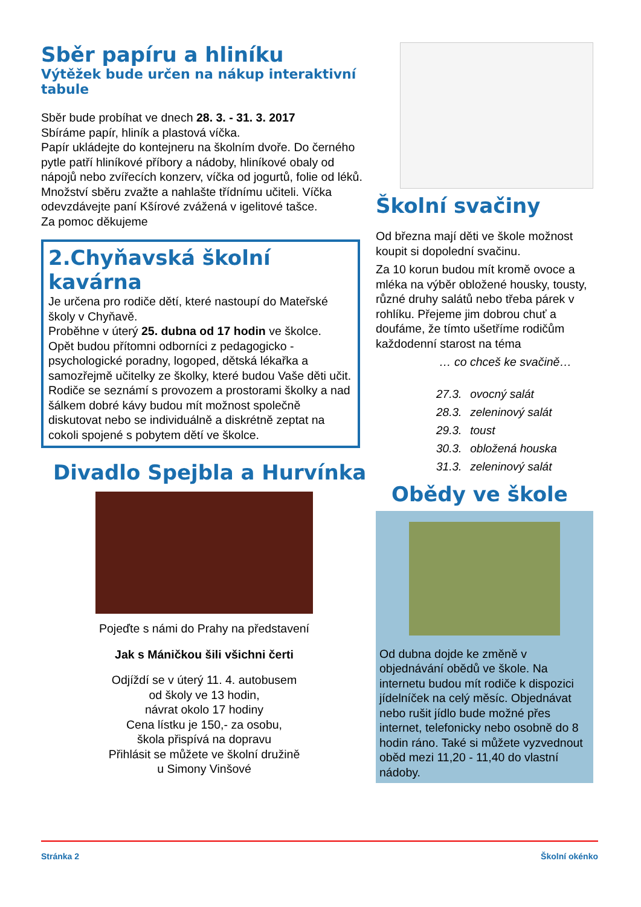Sběr papíru a hliníku
Výtěžek bude určen na nákup interaktivní tabule
Sběr bude probíhat ve dnech 28. 3. - 31. 3. 2017
Sbíráme papír, hliník a plastová víčka.
Papír ukládejte do kontejneru na školním dvoře. Do černého pytle patří hliníkové příbory a nádoby, hliníkové obaly od nápojů nebo zvířecích konzerv, víčka od jogurtů, folie od léků. Množství sběru zvažte a nahlašte třídnímu učiteli. Víčka odevzdávejte paní Kšírové zvážená v igelitové tašce.
Za pomoc děkujeme
2.Chyňavská školní kavárna
Je určena pro rodiče dětí, které nastoupí do Mateřské školy v Chyňavě.
Proběhne v úterý 25. dubna od 17 hodin ve školce.
Opět budou přítomni odborníci z pedagogicko - psychologické poradny, logoped, dětská lékařka a samozřejmě učitelky ze školky, které budou Vaše děti učit.
Rodiče se seznámí s provozem a prostorami školky a nad šálkem dobré kávy budou mít možnost společně diskutovat nebo se individuálně a diskrétně zeptat na cokoli spojené s pobytem dětí ve školce.
Divadlo Spejbla a Hurvínka
Pojeďte s námi do Prahy na představení
Jak s Máničkou šili všichni čerti
Odjíždí se v úterý 11. 4. autobusem
od školy ve 13 hodin,
návrat okolo 17 hodiny
Cena lístku je 150,- za osobu,
škola přispívá na dopravu
Přihlásit se můžete ve školní družině
u Simony Vinšové
Školní svačiny
Od března mají děti ve škole možnost koupit si dopolední svačinu.
Za 10 korun budou mít kromě ovoce a mléka na výběr obložené housky, tousty, různé druhy salátů nebo třeba párek v rohlíku. Přejeme jim dobrou chuť a doufáme, že tímto ušetříme rodičům každodenní starost na téma
… co chceš ke svačině…
| 27.3. | ovocný salát |
| 28.3. | zeleninový salát |
| 29.3. | toust |
| 30.3. | obložená houska |
| 31.3. | zeleninový salát |
Obědy ve škole
Od dubna dojde ke změně v objednávání obědů ve škole. Na internetu budou mít rodiče k dispozici jídelníček na celý měsíc. Objednávat nebo rušit jídlo bude možné přes internet, telefonicky nebo osobně do 8 hodin ráno. Také si můžete vyzvednout oběd mezi 11,20 - 11,40 do vlastní nádoby.
Stránka 2 Školní okénko